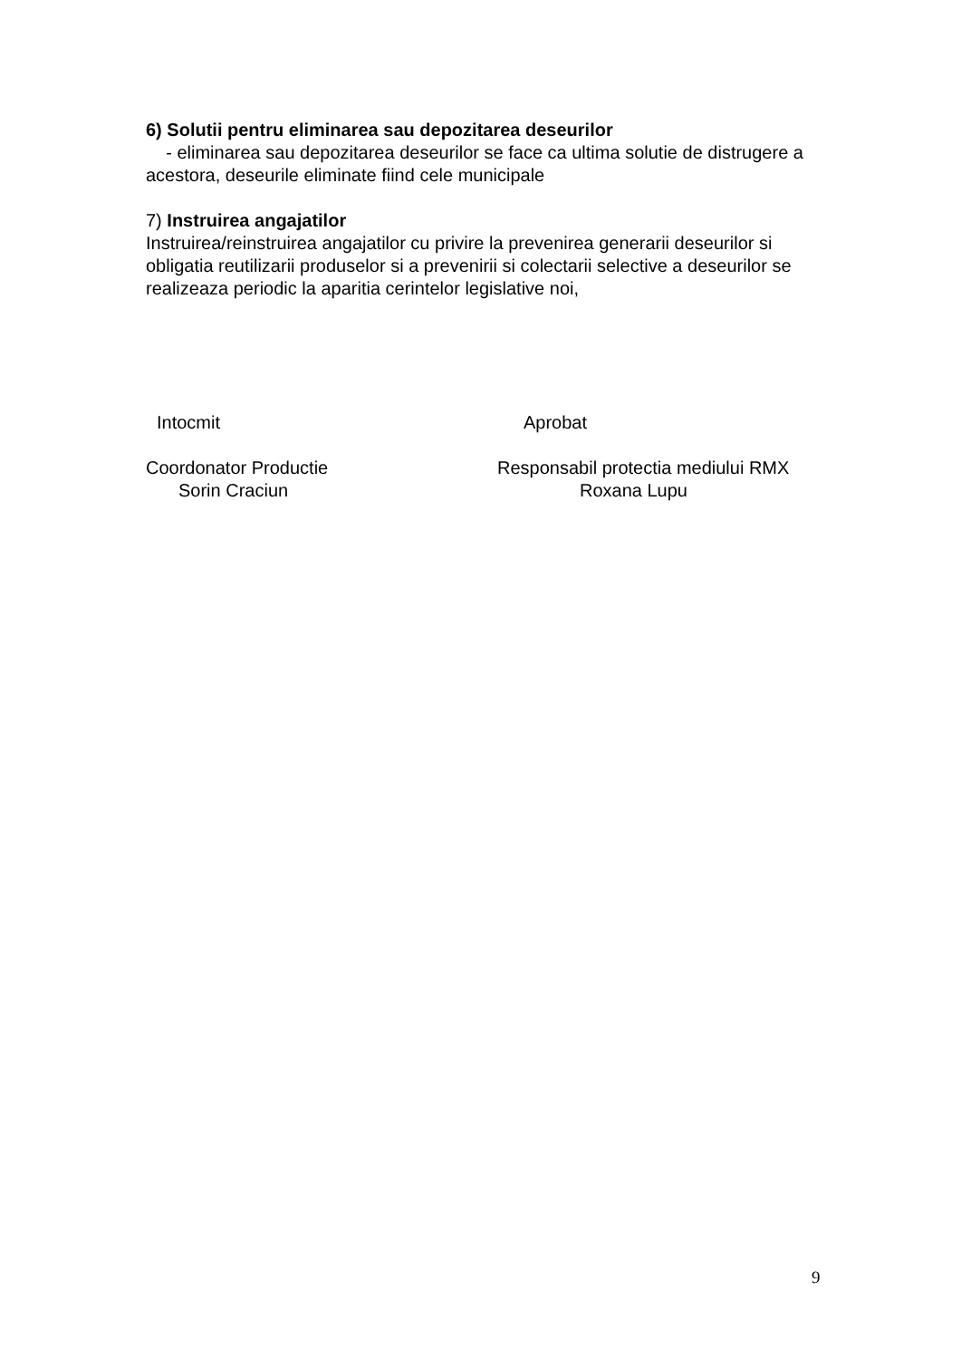6) Solutii pentru eliminarea sau depozitarea deseurilor
- eliminarea sau depozitarea deseurilor se face ca ultima solutie de distrugere a acestora, deseurile eliminate fiind cele municipale
7) Instruirea angajatilor
Instruirea/reinstruirea angajatilor cu privire la prevenirea generarii deseurilor si obligatia reutilizarii produselor si a prevenirii si colectarii selective a deseurilor se realizeaza periodic la aparitia cerintelor legislative noi,
Intocmit Aprobat
Coordonator Productie Responsabil protectia mediului RMX
Sorin Craciun Roxana Lupu
9